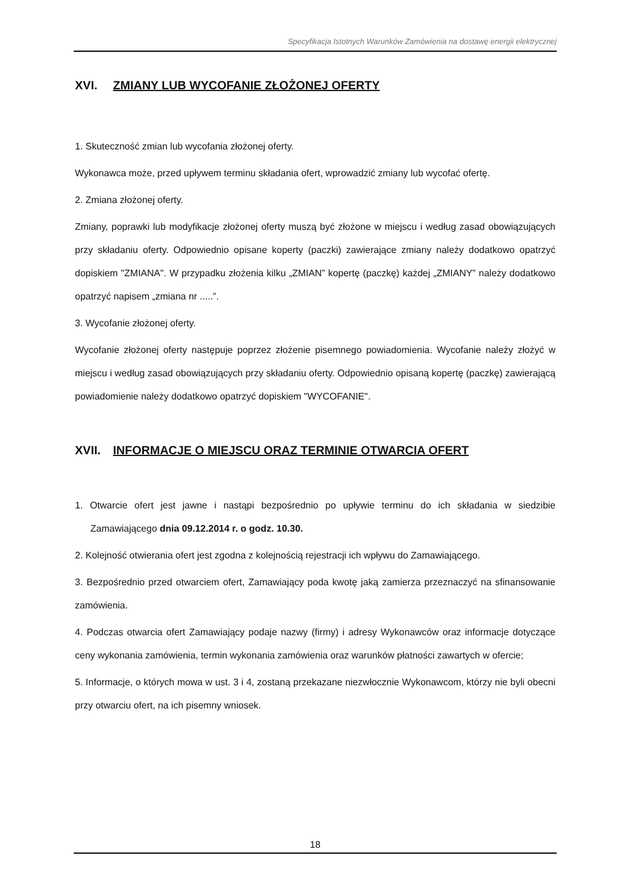Specyfikacja Istotnych Warunków Zamówienia na dostawę energii elektrycznej
XVI. ZMIANY LUB WYCOFANIE ZŁOŻONEJ OFERTY
1. Skuteczność zmian lub wycofania złożonej oferty.
Wykonawca może, przed upływem terminu składania ofert, wprowadzić zmiany lub wycofać ofertę.
2. Zmiana złożonej oferty.
Zmiany, poprawki lub modyfikacje złożonej oferty muszą być złożone w miejscu i według zasad obowiązujących przy składaniu oferty. Odpowiednio opisane koperty (paczki) zawierające zmiany należy dodatkowo opatrzyć dopiskiem "ZMIANA". W przypadku złożenia kilku „ZMIAN” kopertę (paczkę) każdej „ZMIANY” należy dodatkowo opatrzyć napisem „zmiana nr .....”.
3. Wycofanie złożonej oferty.
Wycofanie złożonej oferty następuje poprzez złożenie pisemnego powiadomienia. Wycofanie należy złożyć w miejscu i według zasad obowiązujących przy składaniu oferty. Odpowiednio opisaną kopertę (paczkę) zawierającą powiadomienie należy dodatkowo opatrzyć dopiskiem "WYCOFANIE".
XVII. INFORMACJE O MIEJSCU ORAZ TERMINIE OTWARCIA OFERT
1. Otwarcie ofert jest jawne i nastąpi bezpośrednio po upływie terminu do ich składania w siedzibie Zamawiającego dnia 09.12.2014 r. o godz. 10.30.
2. Kolejność otwierania ofert jest zgodna z kolejnością rejestracji ich wpływu do Zamawiającego.
3. Bezpośrednio przed otwarciem ofert, Zamawiający poda kwotę jaką zamierza przeznaczyć na sfinansowanie zamówienia.
4. Podczas otwarcia ofert Zamawiający podaje nazwy (firmy) i adresy Wykonawców oraz informacje dotyczące ceny wykonania zamówienia, termin wykonania zamówienia oraz warunków płatności zawartych w ofercie;
5. Informacje, o których mowa w ust. 3 i 4, zostaną przekazane niezwłocznie Wykonawcom, którzy nie byli obecni przy otwarciu ofert, na ich pisemny wniosek.
18